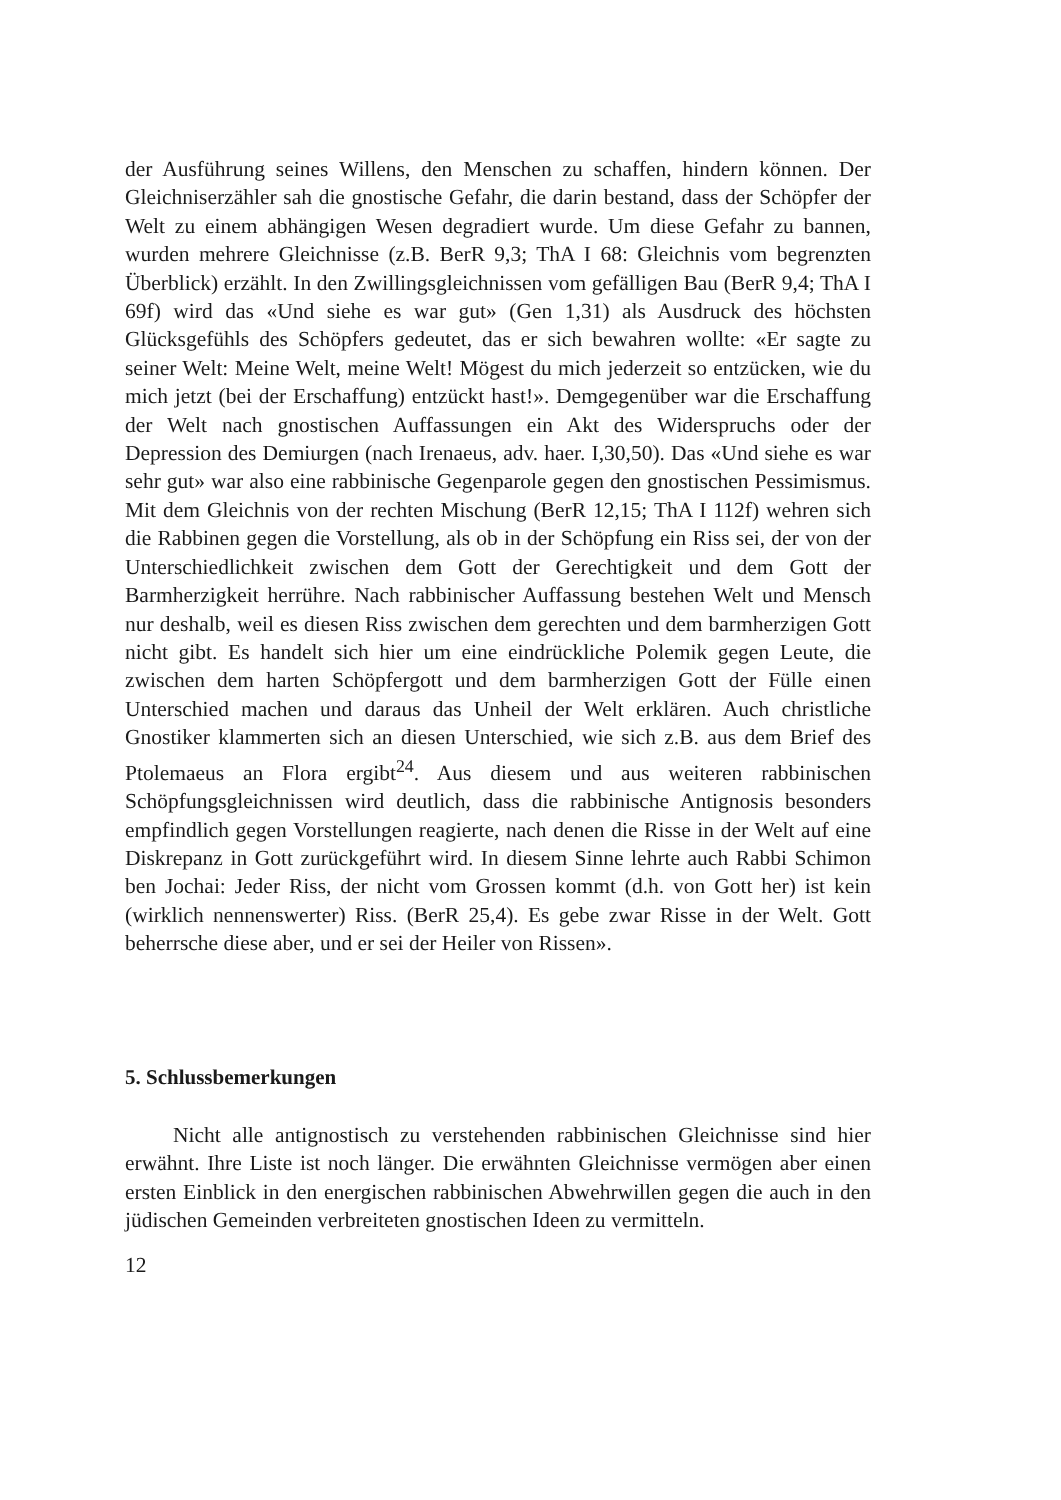der Ausführung seines Willens, den Menschen zu schaffen, hindern können. Der Gleichniserzähler sah die gnostische Gefahr, die darin bestand, dass der Schöpfer der Welt zu einem abhängigen Wesen degradiert wurde. Um diese Gefahr zu bannen, wurden mehrere Gleichnisse (z.B. BerR 9,3; ThA I 68: Gleichnis vom begrenzten Überblick) erzählt. In den Zwillingsgleichnissen vom gefälligen Bau (BerR 9,4; ThA I 69f) wird das «Und siehe es war gut» (Gen 1,31) als Ausdruck des höchsten Glücksgefühls des Schöpfers gedeutet, das er sich bewahren wollte: «Er sagte zu seiner Welt: Meine Welt, meine Welt! Mögest du mich jederzeit so entzücken, wie du mich jetzt (bei der Erschaffung) entzückt hast!». Demgegenüber war die Erschaffung der Welt nach gnostischen Auffassungen ein Akt des Widerspruchs oder der Depression des Demiurgen (nach Irenaeus, adv. haer. I,30,50). Das «Und siehe es war sehr gut» war also eine rabbinische Gegenparole gegen den gnostischen Pessimismus. Mit dem Gleichnis von der rechten Mischung (BerR 12,15; ThA I 112f) wehren sich die Rabbinen gegen die Vorstellung, als ob in der Schöpfung ein Riss sei, der von der Unterschiedlichkeit zwischen dem Gott der Gerechtigkeit und dem Gott der Barmherzigkeit herrühre. Nach rabbinischer Auffassung bestehen Welt und Mensch nur deshalb, weil es diesen Riss zwischen dem gerechten und dem barmherzigen Gott nicht gibt. Es handelt sich hier um eine eindrückliche Polemik gegen Leute, die zwischen dem harten Schöpfergott und dem barmherzigen Gott der Fülle einen Unterschied machen und daraus das Unheil der Welt erklären. Auch christliche Gnostiker klammerten sich an diesen Unterschied, wie sich z.B. aus dem Brief des Ptolemaeus an Flora ergibt<sup>24</sup>. Aus diesem und aus weiteren rabbinischen Schöpfungsgleichnissen wird deutlich, dass die rabbinische Antignosis besonders empfindlich gegen Vorstellungen reagierte, nach denen die Risse in der Welt auf eine Diskrepanz in Gott zurückgeführt wird. In diesem Sinne lehrte auch Rabbi Schimon ben Jochai: Jeder Riss, der nicht vom Grossen kommt (d.h. von Gott her) ist kein (wirklich nennenswerter) Riss. (BerR 25,4). Es gebe zwar Risse in der Welt. Gott beherrsche diese aber, und er sei der Heiler von Rissen».
5. Schlussbemerkungen
Nicht alle antignostisch zu verstehenden rabbinischen Gleichnisse sind hier erwähnt. Ihre Liste ist noch länger. Die erwähnten Gleichnisse vermögen aber einen ersten Einblick in den energischen rabbinischen Abwehrwillen gegen die auch in den jüdischen Gemeinden verbreiteten gnostischen Ideen zu vermitteln.
12